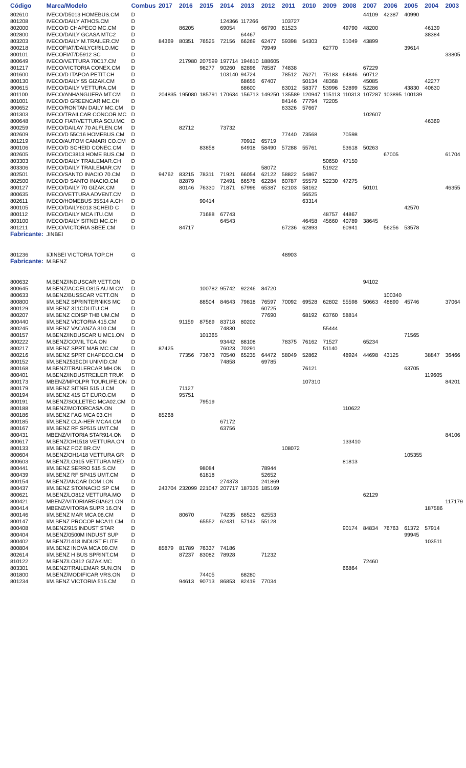| Código | Marca/Modelo | Combus | 2017 | 2016 | 2015 | 2014 | 2013 | 2012 | 2011 | 2010 | 2009 | 2008 | 2007 | 2006 | 2005 | 2004 | 2003 |
| --- | --- | --- | --- | --- | --- | --- | --- | --- | --- | --- | --- | --- | --- | --- | --- | --- | --- |
| 802610 | IVECO/D5013 HOMEBUS.CM | D | | | | | | | | | | | 44109 | 42387 | 40990 | | |
| 801208 | IVECO/DAILY ATHOS.CM | D | | | | 124366 | 117266 | | 103727 | | | | | | | | |
| 802000 | IVECO/D CHAPECO MC.CM | D | | 86205 | | 69054 | | 66790 | 61523 | | | 49790 | 48200 | | | 46139 | |
| 802800 | IVECO/DAILY GCASA MTC2 | D | | | | | 64467 | | | | | | | | | 38384 | |
| 803203 | IVECO/DAILY M.TRAILER.CM | D | 84369 | 80351 | 76525 | 72156 | 66269 | 62477 | 59398 | 54303 | | 51049 | 43899 | | | | |
| 800218 | IVECOFIAT/DAILYCIRILO.MC | D | | | | | | 79949 | | | 62770 | | | | 39614 | | |
| 800101 | IVECOFIAT/D5912 SC | D | | | | | | | | | | | | | | | 33805 |
| 800649 | IVECO/VETTURA 70C17.CM | D | | 217980 | 207599 | 197714 | 194610 | 188605 | | | | | | | | | |
| 801217 | IVECO/VICTORIA CONEX.CM | D | | | 98277 | 90260 | 82896 | 78587 | 74838 | | | | 67229 | | | | |
| 801600 | IVECO/D ITAPOA PETIT.CH | D | | | | 103140 | 94724 | | 78512 | 76271 | 75183 | 64846 | 60712 | | | | |
| 800130 | IVECO/DAILY 55 GIZAK.CM | D | | | | | 68655 | 67407 | | 50134 | 48368 | | 45085 | | | 42277 | |
| 800615 | IVECO/DAILY VETTURA.CM | D | | | | | 68600 | | 63012 | 58377 | 53996 | 52899 | 52286 | | 43830 | 40630 | |
| 801100 | IVECO/ANHANGUERA MT.CM | D | 204835 | 195080 | 185791 | 170634 | 156713 | 149250 | 135589 | 120947 | 115113 | 110313 | 107287 | 103895 | 100139 | | |
| 801001 | IVECO/D GREENCAR MC.CH | D | | | | | | | 84146 | 77794 | 72205 | | | | | | |
| 800652 | IVECO/RONTAN DAILY MC.CM | D | | | | | | | 63326 | 57667 | | | | | | | |
| 801303 | IVECO/TRAILCAR CONCOR.MC | D | | | | | | | | | | | 102607 | | | | |
| 800648 | IVECO FIAT/VETTURA SCU.MC | D | | | | | | | | | | | | | | 46369 | |
| 800259 | IVECO/DAILAY 70 ALFLEN.CM | D | | 82712 | | 73732 | | | | | | | | | | | |
| 802609 | IVECO/D 55C16 HOMEBUS.CM | D | | | | | | | 77440 | 73568 | | 70598 | | | | | |
| 801219 | IVECO/AUTOM CAMARI CO.CM | D | | | | | 70912 | 65719 | | | | | | | | | |
| 800106 | IVECO/D SCHEID CONEC.CM | D | | | 83858 | | 64918 | 58490 | 57288 | 55761 | | 53618 | 50263 | | | | |
| 802605 | IVECO/DC3813 HOME BUS.CM | D | | | | | | | | | | | | 67005 | | | 61704 |
| 803303 | IVECO/DAILY TRAILEMAR.CH | D | | | | | | | | | 50650 | 47150 | | | | | |
| 803306 | IVECO/DAILY TRAILEMAR.CM | D | | | | | | 58072 | | | 51922 | | | | | | |
| 802501 | IVECO/SANTO INACIO 70.CM | D | 94762 | 83215 | 78311 | 71921 | 66054 | 62122 | 58822 | 54867 | | | | | | | |
| 802500 | IVECO/D SANTO INACIO.CM | D | | 82879 | | 72491 | 66578 | 62284 | 60787 | 55579 | 52230 | 47275 | | | | | |
| 800127 | IVECO/DAILY 70 GIZAK.CM | D | | 80146 | 76330 | 71871 | 67996 | 65387 | 62103 | 58162 | | | 50101 | | | | 46355 |
| 800635 | IVECO/VETTURA ADVENT.CM | D | | | | | | | | 56525 | | | | | | | |
| 802611 | IVECO/HOMEBUS 35S14 A.CH | D | | | 90414 | | | | | 63314 | | | | | | | |
| 800105 | IVECO/DAILY6013 SCHEID C | D | | | | | | | | | | | | | 42570 | | |
| 800112 | IVECO/DAILY MCA ITU.CM | D | | | 71688 | 67743 | | | | | 48757 | 44867 | | | | | |
| 803100 | IVECO/DAILY SITNEI MC.CH | D | | | | 64543 | | | | 46458 | 45660 | 40789 | 38645 | | | | |
| 801211 | IVECO/VICTORIA SBEE.CM | D | | 84717 | | | | | 67236 | 62893 | | 60941 | | 56256 | 53578 | | |
| Fabricante: | JINBEI | | | | | | | | | | | | | | | | |
| 801236 | I/JINBEI VICTORIA TOP.CH | G | | | | | | | 48903 | | | | | | | | |
| Fabricante: | M.BENZ | | | | | | | | | | | | | | | | |
| 800632 | M.BENZ/INDUSCAR VETT.ON | D | | | | | | | | | | | 94102 | | | | |
| 800645 | M.BENZ/ACCELO815 AU M.CM | D | | | 100782 | 95742 | 92246 | 84720 | | | | | | | | | |
| 800633 | M.BENZ/BUSSCAR VETT.ON | D | | | | | | | | | | | | 100340 | | | |
| 800800 | I/M.BENZ SPRINTERNIKS MC | D | | | 88504 | 84643 | 79818 | 76597 | 70092 | 69528 | 62802 | 55598 | 50663 | 48890 | 45746 | | 37064 |
| 800129 | I/M.BENZ 311CDI ITU.CH | D | | | | | | 60725 | | | | | | | | | |
| 800207 | I/M.BENZ CDISP THB UM.CM | D | | | | | | 77690 | | 68192 | 63760 | 58814 | | | | | |
| 800440 | I/M.BENZ VICTORIA 415.CM | D | | 91159 | 87569 | 83718 | 80202 | | | | | | | | | | |
| 800245 | I/M.BENZ VACANZA 310.CM | D | | | | 74830 | | | | | 55444 | | | | | | |
| 800157 | M.BENZ/INDUSCAR U MC1.ON | D | | | 101365 | | | | | | | | | | 71565 | | |
| 800222 | M.BENZ/COMIL TCA.ON | D | | | | 93442 | 88108 | | 78375 | 76162 | 71527 | | 65234 | | | | |
| 800217 | I/M.BENZ SPRT MAR MC CM | D | 87425 | | | 76023 | 70291 | | | | 51140 | | | | | | |
| 800216 | I/M.BENZ SPRT CHAPECO.CM | D | | 77356 | 73673 | 70540 | 65235 | 64472 | 58049 | 52862 | | 48924 | 44698 | 43125 | | 38847 | 36466 |
| 800152 | I/M.BENZ515CDI UNIVID.CM | D | | | | 74858 | | 69785 | | | | | | | | | |
| 800168 | M.BENZ/TRAILERCAR MH.ON | D | | | | | | | | 76121 | | | | | 63705 | | |
| 800401 | M.BENZ/INDUSTREILER TRUK | D | | | | | | | | | | | | | | 119605 | |
| 800173 | MBENZ/MPOLPR TOURLIFE.ON | D | | | | | | | | 107310 | | | | | | | 84201 |
| 800179 | I/M.BENZ SITNEI 515 U.CM | D | | 71127 | | | | | | | | | | | | | |
| 800194 | I/M.BENZ 415 GT EURO.CM | D | | 95751 | | | | | | | | | | | | | |
| 800191 | M.BENZ/SOLLETEC MCA02.CM | D | | | 79519 | | | | | | | | | | | | |
| 800188 | M.BENZ/MOTORCASA.ON | D | | | | | | | | | | 110622 | | | | | |
| 800186 | I/M.BENZ FAG MCA 03.CH | D | 85268 | | | | | | | | | | | | | | |
| 800185 | I/M.BENZ CLA-HER MCA4.CM | D | | | | 67172 | | | | | | | | | | | |
| 800167 | I/M.BENZ RF SP515 UMT.CM | D | | | | 63756 | | | | | | | | | | | |
| 800431 | MBENZ/VITORIA STAR914.ON | D | | | | | | | | | | | | | | | 84106 |
| 800617 | M.BENZ/OH1518 VETTURA.ON | D | | | | | | | | | | 133410 | | | | | |
| 800133 | I/M.BENZ FOZ BR.CM | D | | | | | | | 108072 | | | | | | | | |
| 800604 | M.BENZ/OH1418 VETTURA GR | D | | | | | | | | | | | | | 105355 | | |
| 800603 | M.BENZ/LO915 VETTURA MED | D | | | | | | | | | | 81813 | | | | | |
| 800441 | I/M.BENZ SERRO 515 S.CM | D | | | 98084 | | | 78944 | | | | | | | | | |
| 800439 | I/M.BENZ RF SP415 UMT.CM | D | | | 61818 | | | 52652 | | | | | | | | | |
| 800154 | M.BENZ/ANCAR DOM I.ON | D | | | | 274373 | | 241869 | | | | | | | | | |
| 800437 | I/M.BENZ STOINACIO SP CM | D | 243704 | 232099 | 221047 | 207717 | 187335 | 185169 | | | | | | | | | |
| 800621 | M.BENZ/LO812 VETTURA.MO | D | | | | | | | | | | | 62129 | | | | |
| 800421 | MBENZ/VITORIAREGIA621.ON | D | | | | | | | | | | | | | | | 117179 |
| 800414 | MBENZ/VITORIA SUPR 16.ON | D | | | | | | | | | | | | | | 187586 | |
| 800146 | I/M.BENZ MAR MCA 06.CM | D | | 80670 | | 74235 | 68523 | 62553 | | | | | | | | | |
| 800147 | I/M.BENZ PROCOP MCA11.CM | D | | | 65552 | 62431 | 57143 | 55128 | | | | | | | | | |
| 800408 | M.BENZ/915 INDUST STAR | D | | | | | | | | | | 90174 | 84834 | 76763 | 61372 | 57914 | |
| 800404 | M.BENZ/0500M INDUST SUP | D | | | | | | | | | | | | | 99945 | | |
| 800402 | M.BENZ/1418 INDUST ELITE | D | | | | | | | | | | | | | | 103511 | |
| 800804 | I/M.BENZ INOVA MCA 09.CM | D | 85879 | 81789 | 76337 | 74186 | | | | | | | | | | | |
| 802614 | I/M.BENZ H BUS SPRINT.CM | D | | 87237 | 83082 | 78928 | | 71232 | | | | | | | | | |
| 810122 | M.BENZ/LO812 GIZAK.MC | D | | | | | | | | | | | 72460 | | | | |
| 803301 | M.BENZ/TRAILEMAR SUN.ON | D | | | | | | | | | | 66864 | | | | | |
| 801800 | M.BENZ/MODIFICAR VRS.ON | D | | | 74405 | | 68280 | | | | | | | | | | |
| 801234 | I/M.BENZ VICTORIA 515.CM | D | | 94613 | 90713 | 86853 | 82419 | 77034 | | | | | | | | | |